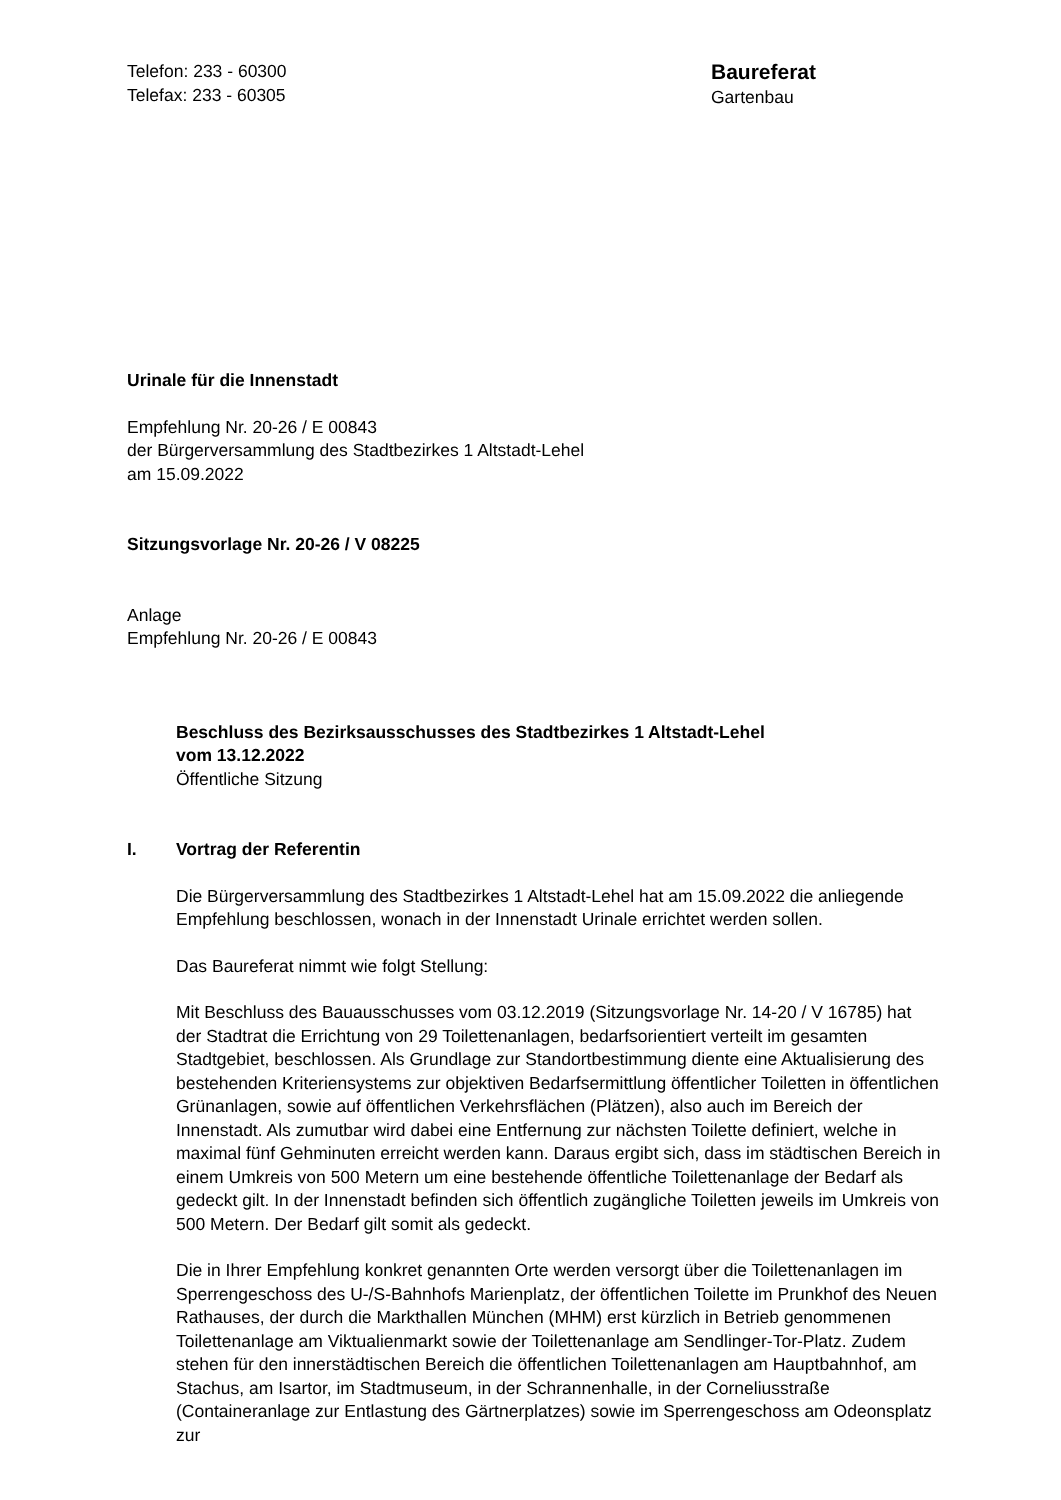Telefon: 233 - 60300
Telefax: 233 - 60305
Baureferat
Gartenbau
Urinale für die Innenstadt
Empfehlung Nr. 20-26 / E 00843
der Bürgerversammlung des Stadtbezirkes 1 Altstadt-Lehel
am 15.09.2022
Sitzungsvorlage Nr. 20-26 / V 08225
Anlage
Empfehlung Nr. 20-26 / E 00843
Beschluss des Bezirksausschusses des Stadtbezirkes 1 Altstadt-Lehel
vom 13.12.2022
Öffentliche Sitzung
I. Vortrag der Referentin
Die Bürgerversammlung des Stadtbezirkes 1 Altstadt-Lehel hat am 15.09.2022 die anliegende Empfehlung beschlossen, wonach in der Innenstadt Urinale errichtet werden sollen.
Das Baureferat nimmt wie folgt Stellung:
Mit Beschluss des Bauausschusses vom 03.12.2019 (Sitzungsvorlage Nr. 14-20 / V 16785) hat der Stadtrat die Errichtung von 29 Toilettenanlagen, bedarfsorientiert verteilt im gesamten Stadtgebiet, beschlossen. Als Grundlage zur Standortbestimmung diente eine Aktualisierung des bestehenden Kriteriensystems zur objektiven Bedarfsermittlung öffentlicher Toiletten in öffentlichen Grünanlagen, sowie auf öffentlichen Verkehrsflächen (Plätzen), also auch im Bereich der Innenstadt. Als zumutbar wird dabei eine Entfernung zur nächsten Toilette definiert, welche in maximal fünf Gehminuten erreicht werden kann. Daraus ergibt sich, dass im städtischen Bereich in einem Umkreis von 500 Metern um eine bestehende öffentliche Toilettenanlage der Bedarf als gedeckt gilt. In der Innenstadt befinden sich öffentlich zugängliche Toiletten jeweils im Umkreis von 500 Metern. Der Bedarf gilt somit als gedeckt.
Die in Ihrer Empfehlung konkret genannten Orte werden versorgt über die Toilettenanlagen im Sperrengeschoss des U-/S-Bahnhofs Marienplatz, der öffentlichen Toilette im Prunkhof des Neuen Rathauses, der durch die Markthallen München (MHM) erst kürzlich in Betrieb genommenen Toilettenanlage am Viktualienmarkt sowie der Toilettenanlage am Sendlinger-Tor-Platz. Zudem stehen für den innerstädtischen Bereich die öffentlichen Toilettenanlagen am Hauptbahnhof, am Stachus, am Isartor, im Stadtmuseum, in der Schrannenhalle, in der Corneliusstraße (Containeranlage zur Entlastung des Gärtnerplatzes) sowie im Sperrengeschoss am Odeonsplatz zur